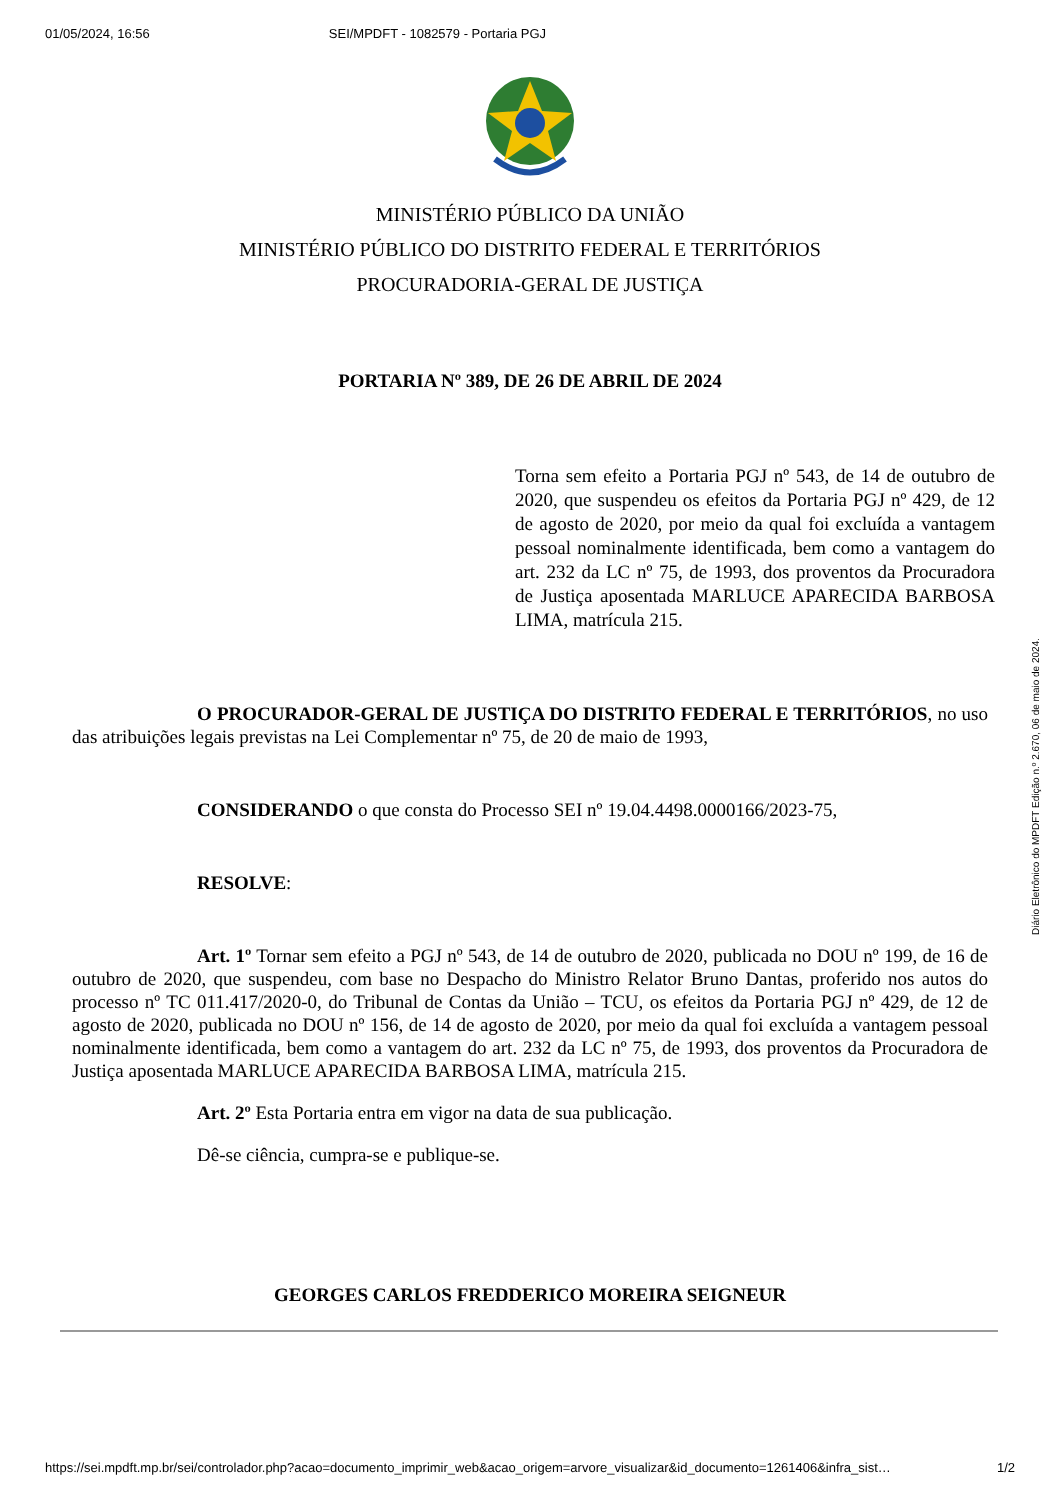01/05/2024, 16:56 SEI/MPDFT - 1082579 - Portaria PGJ
MINISTÉRIO PÚBLICO DA UNIÃO
MINISTÉRIO PÚBLICO DO DISTRITO FEDERAL E TERRITÓRIOS
PROCURADORIA-GERAL DE JUSTIÇA
PORTARIA Nº 389, DE 26 DE ABRIL DE 2024
Torna sem efeito a Portaria PGJ nº 543, de 14 de outubro de 2020, que suspendeu os efeitos da Portaria PGJ nº 429, de 12 de agosto de 2020, por meio da qual foi excluída a vantagem pessoal nominalmente identificada, bem como a vantagem do art. 232 da LC nº 75, de 1993, dos proventos da Procuradora de Justiça aposentada MARLUCE APARECIDA BARBOSA LIMA, matrícula 215.
O PROCURADOR-GERAL DE JUSTIÇA DO DISTRITO FEDERAL E TERRITÓRIOS, no uso das atribuições legais previstas na Lei Complementar nº 75, de 20 de maio de 1993,
CONSIDERANDO o que consta do Processo SEI nº 19.04.4498.0000166/2023-75,
RESOLVE:
Art. 1º Tornar sem efeito a PGJ nº 543, de 14 de outubro de 2020, publicada no DOU nº 199, de 16 de outubro de 2020, que suspendeu, com base no Despacho do Ministro Relator Bruno Dantas, proferido nos autos do processo nº TC 011.417/2020-0, do Tribunal de Contas da União – TCU, os efeitos da Portaria PGJ nº 429, de 12 de agosto de 2020, publicada no DOU nº 156, de 14 de agosto de 2020, por meio da qual foi excluída a vantagem pessoal nominalmente identificada, bem como a vantagem do art. 232 da LC nº 75, de 1993, dos proventos da Procuradora de Justiça aposentada MARLUCE APARECIDA BARBOSA LIMA, matrícula 215.
Art. 2º Esta Portaria entra em vigor na data de sua publicação.
Dê-se ciência, cumpra-se e publique-se.
GEORGES CARLOS FREDDERICO MOREIRA SEIGNEUR
Diário Eletrônico do MPDFT Edição n.º 2.670, 06 de maio de 2024.
https://sei.mpdft.mp.br/sei/controlador.php?acao=documento_imprimir_web&acao_origem=arvore_visualizar&id_documento=1261406&infra_sist… 1/2